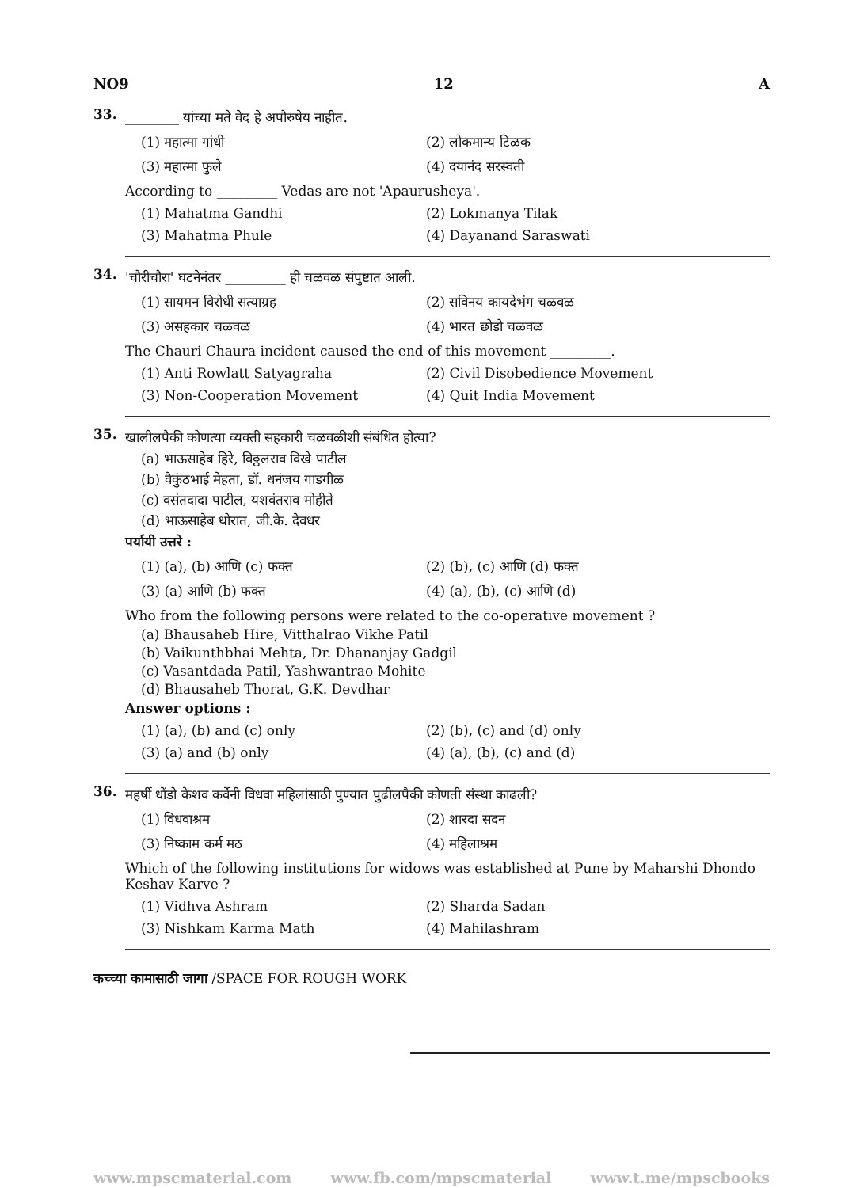NO9 12 A
33.
________ यांच्या मते वेद हे अपौरुषेय नाहीत.
(1) महात्मा गांधी
(2) लोकमान्य टिळक
(3) महात्मा फुले
(4) दयानंद सरस्वती
According to _________ Vedas are not 'Apaurusheya'.
(1) Mahatma Gandhi
(2) Lokmanya Tilak
(3) Mahatma Phule
(4) Dayanand Saraswati
34.
'चौरीचौरा' घटनेनंतर _________ ही चळवळ संपुष्टात आली.
(1) सायमन विरोधी सत्याग्रह
(2) सविनय कायदेभंग चळवळ
(3) असहकार चळवळ
(4) भारत छोडो चळवळ
The Chauri Chaura incident caused the end of this movement _________.
(1) Anti Rowlatt Satyagraha
(2) Civil Disobedience Movement
(3) Non-Cooperation Movement
(4) Quit India Movement
35.
खालीलपैकी कोणत्या व्यक्ती सहकारी चळवळीशी संबंधित होत्या?
(a) भाऊसाहेब हिरे, विठ्ठलराव विखे पाटील
(b) वैकुंठभाई मेहता, डॉ. धनंजय गाडगीळ
(c) वसंतदादा पाटील, यशवंतराव मोहीते
(d) भाऊसाहेब थोरात, जी.के. देवधर
पर्यायी उत्तरे :
(1) (a), (b) आणि (c) फक्त
(2) (b), (c) आणि (d) फक्त
(3) (a) आणि (b) फक्त
(4) (a), (b), (c) आणि (d)
Who from the following persons were related to the co-operative movement ?
(a) Bhausaheb Hire, Vitthalrao Vikhe Patil
(b) Vaikunthbhai Mehta, Dr. Dhananjay Gadgil
(c) Vasantdada Patil, Yashwantrao Mohite
(d) Bhausaheb Thorat, G.K. Devdhar
Answer options :
(1) (a), (b) and (c) only
(2) (b), (c) and (d) only
(3) (a) and (b) only
(4) (a), (b), (c) and (d)
36.
महर्षी धोंडो केशव कर्वेनी विधवा महिलांसाठी पुण्यात पुढीलपैकी कोणती संस्था काढली?
(1) विधवाश्रम
(2) शारदा सदन
(3) निष्काम कर्म मठ
(4) महिलाश्रम
Which of the following institutions for widows was established at Pune by Maharshi Dhondo Keshav Karve ?
(1) Vidhva Ashram
(2) Sharda Sadan
(3) Nishkam Karma Math
(4) Mahilashram
कच्च्या कामासाठी जागा /SPACE FOR ROUGH WORK
www.mpscmaterial.com www.fb.com/mpscmaterial www.t.me/mpscbooks